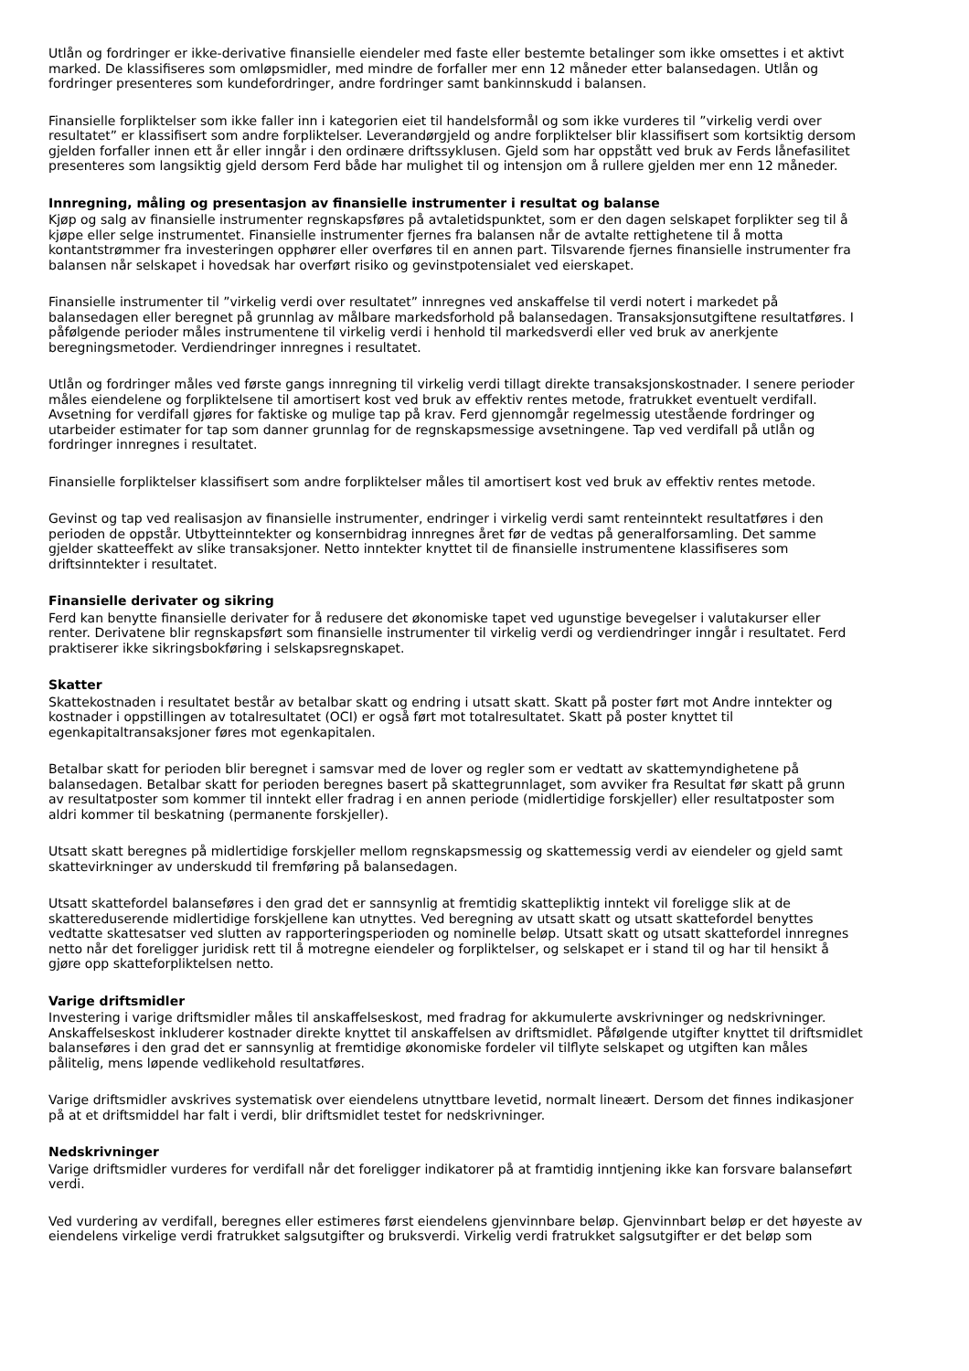Utlån og fordringer er ikke-derivative finansielle eiendeler med faste eller bestemte betalinger som ikke omsettes i et aktivt marked. De klassifiseres som omløpsmidler, med mindre de forfaller mer enn 12 måneder etter balansedagen. Utlån og fordringer presenteres som kundefordringer, andre fordringer samt bankinnskudd i balansen.
Finansielle forpliktelser som ikke faller inn i kategorien eiet til handelsformål og som ikke vurderes til ”virkelig verdi over resultatet” er klassifisert som andre forpliktelser. Leverandørgjeld og andre forpliktelser blir klassifisert som kortsiktig dersom gjelden forfaller innen ett år eller inngår i den ordinære driftssyklusen. Gjeld som har oppstått ved bruk av Ferds lånefasilitet presenteres som langsiktig gjeld dersom Ferd både har mulighet til og intensjon om å rullere gjelden mer enn 12 måneder.
Innregning, måling og presentasjon av finansielle instrumenter i resultat og balanse
Kjøp og salg av finansielle instrumenter regnskapsføres på avtaletidspunktet, som er den dagen selskapet forplikter seg til å kjøpe eller selge instrumentet. Finansielle instrumenter fjernes fra balansen når de avtalte rettighetene til å motta kontantstrømmer fra investeringen opphører eller overføres til en annen part. Tilsvarende fjernes finansielle instrumenter fra balansen når selskapet i hovedsak har overført risiko og gevinstpotensialet ved eierskapet.
Finansielle instrumenter til ”virkelig verdi over resultatet” innregnes ved anskaffelse til verdi notert i markedet på balansedagen eller beregnet på grunnlag av målbare markedsforhold på balansedagen. Transaksjonsutgiftene resultatføres. I påfølgende perioder måles instrumentene til virkelig verdi i henhold til markedsverdi eller ved bruk av anerkjente beregningsmetoder. Verdiendringer innregnes i resultatet.
Utlån og fordringer måles ved første gangs innregning til virkelig verdi tillagt direkte transaksjonskostnader. I senere perioder måles eiendelene og forpliktelsene til amortisert kost ved bruk av effektiv rentes metode, fratrukket eventuelt verdifall. Avsetning for verdifall gjøres for faktiske og mulige tap på krav. Ferd gjennomgår regelmessig utestående fordringer og utarbeider estimater for tap som danner grunnlag for de regnskapsmessige avsetningene. Tap ved verdifall på utlån og fordringer innregnes i resultatet.
Finansielle forpliktelser klassifisert som andre forpliktelser måles til amortisert kost ved bruk av effektiv rentes metode.
Gevinst og tap ved realisasjon av finansielle instrumenter, endringer i virkelig verdi samt renteinntekt resultatføres i den perioden de oppstår. Utbytteinntekter og konsernbidrag innregnes året før de vedtas på generalforsamling. Det samme gjelder skatteeffekt av slike transaksjoner. Netto inntekter knyttet til de finansielle instrumentene klassifiseres som driftsinntekter i resultatet.
Finansielle derivater og sikring
Ferd kan benytte finansielle derivater for å redusere det økonomiske tapet ved ugunstige bevegelser i valutakurser eller renter. Derivatene blir regnskapsført som finansielle instrumenter til virkelig verdi og verdiendringer inngår i resultatet. Ferd praktiserer ikke sikringsbokføring i selskapsregnskapet.
Skatter
Skattekostnaden i resultatet består av betalbar skatt og endring i utsatt skatt. Skatt på poster ført mot Andre inntekter og kostnader i oppstillingen av totalresultatet (OCI) er også ført mot totalresultatet. Skatt på poster knyttet til egenkapitaltransaksjoner føres mot egenkapitalen.
Betalbar skatt for perioden blir beregnet i samsvar med de lover og regler som er vedtatt av skattemyndighetene på balansedagen. Betalbar skatt for perioden beregnes basert på skattegrunnlaget, som avviker fra Resultat før skatt på grunn av resultatposter som kommer til inntekt eller fradrag i en annen periode (midlertidige forskjeller) eller resultatposter som aldri kommer til beskatning (permanente forskjeller).
Utsatt skatt beregnes på midlertidige forskjeller mellom regnskapsmessig og skattemessig verdi av eiendeler og gjeld samt skattevirkninger av underskudd til fremføring på balansedagen.
Utsatt skattefordel balanseføres i den grad det er sannsynlig at fremtidig skattepliktig inntekt vil foreligge slik at de skattereduserende midlertidige forskjellene kan utnyttes. Ved beregning av utsatt skatt og utsatt skattefordel benyttes vedtatte skattesatser ved slutten av rapporteringsperioden og nominelle beløp. Utsatt skatt og utsatt skattefordel innregnes netto når det foreligger juridisk rett til å motregne eiendeler og forpliktelser, og selskapet er i stand til og har til hensikt å gjøre opp skatteforpliktelsen netto.
Varige driftsmidler
Investering i varige driftsmidler måles til anskaffelseskost, med fradrag for akkumulerte avskrivninger og nedskrivninger. Anskaffelseskost inkluderer kostnader direkte knyttet til anskaffelsen av driftsmidlet. Påfølgende utgifter knyttet til driftsmidlet balanseføres i den grad det er sannsynlig at fremtidige økonomiske fordeler vil tilflyte selskapet og utgiften kan måles pålitelig, mens løpende vedlikehold resultatføres.
Varige driftsmidler avskrives systematisk over eiendelens utnyttbare levetid, normalt lineært. Dersom det finnes indikasjoner på at et driftsmiddel har falt i verdi, blir driftsmidlet testet for nedskrivninger.
Nedskrivninger
Varige driftsmidler vurderes for verdifall når det foreligger indikatorer på at framtidig inntjening ikke kan forsvare balanseført verdi.
Ved vurdering av verdifall, beregnes eller estimeres først eiendelens gjenvinnbare beløp. Gjenvinnbart beløp er det høyeste av eiendelens virkelige verdi fratrukket salgsutgifter og bruksverdi. Virkelig verdi fratrukket salgsutgifter er det beløp som